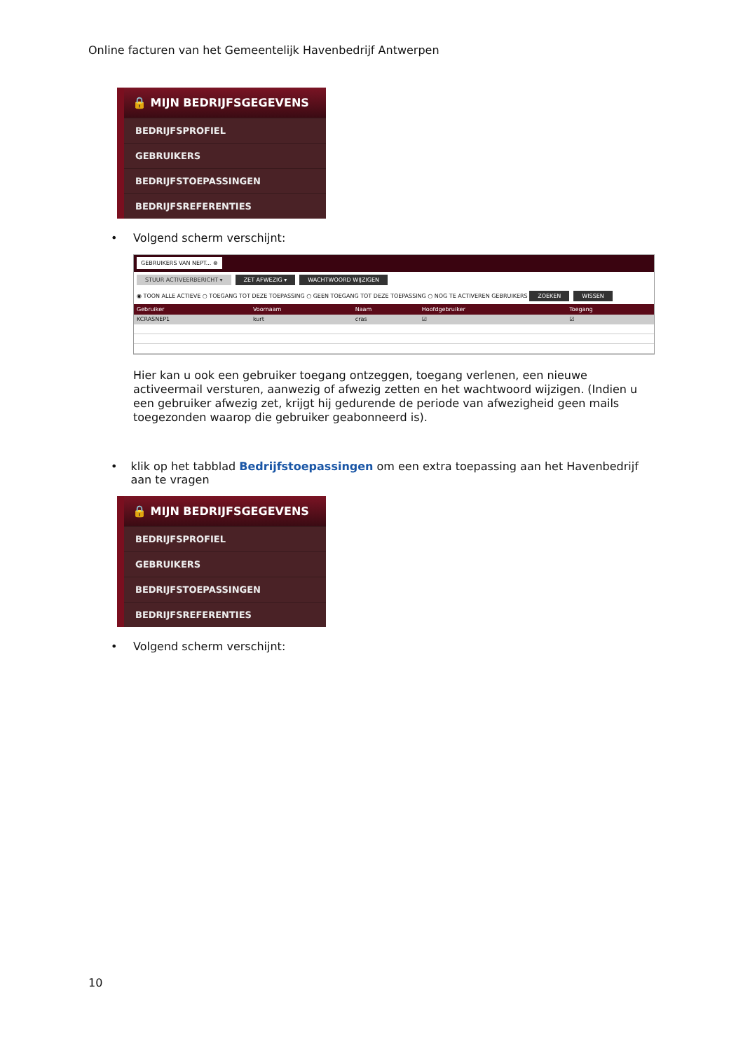Online facturen van het Gemeentelijk Havenbedrijf Antwerpen
🔒 MIJN BEDRIJFSGEGEVENS
BEDRIJFSPROFIEL
GEBRUIKERS
BEDRIJFSTOEPASSINGEN
BEDRIJFSREFERENTIES
• Volgend scherm verschijnt:
GEBRUIKERS VAN NEPT... ⊗
STUUR ACTIVEERBERICHT ▾ ZET AFWEZIG ▾ WACHTWOORD WIJZIGEN
◉ TOON ALLE ACTIEVE ○ TOEGANG TOT DEZE TOEPASSING ○ GEEN TOEGANG TOT DEZE TOEPASSING ○ NOG TE ACTIVEREN GEBRUIKERS ZOEKEN WISSEN
| Gebruiker | Voornaam | Naam | Hoofdgebruiker | Toegang |
| --- | --- | --- | --- | --- |
| KCRASNEP1 | kurt | cras | ☑ | ☑ |
Hier kan u ook een gebruiker toegang ontzeggen, toegang verlenen, een nieuwe activeermail versturen, aanwezig of afwezig zetten en het wachtwoord wijzigen. (Indien u een gebruiker afwezig zet, krijgt hij gedurende de periode van afwezigheid geen mails toegezonden waarop die gebruiker geabonneerd is).
• klik op het tabblad Bedrijfstoepassingen om een extra toepassing aan het Havenbedrijf aan te vragen
🔒 MIJN BEDRIJFSGEGEVENS
BEDRIJFSPROFIEL
GEBRUIKERS
BEDRIJFSTOEPASSINGEN
BEDRIJFSREFERENTIES
• Volgend scherm verschijnt:
10